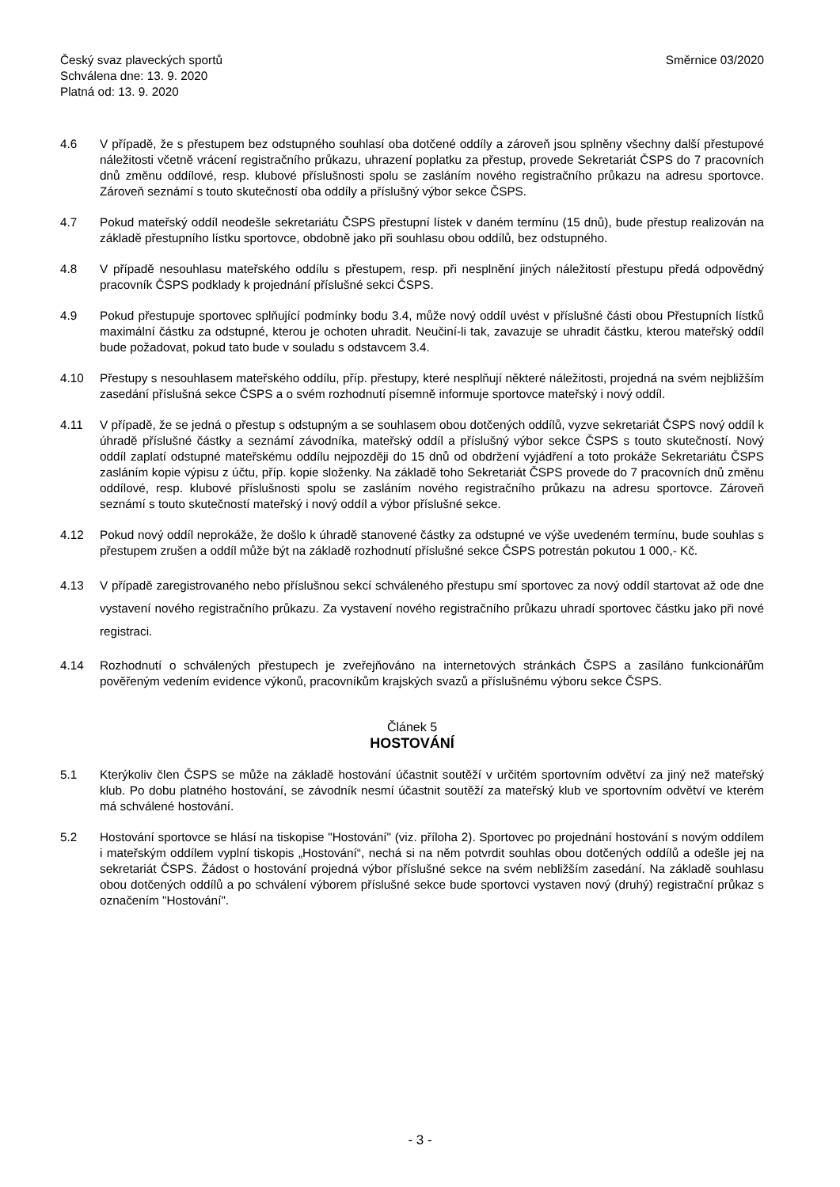Český svaz plaveckých sportů
Schválena dne: 13. 9. 2020
Platná od: 13. 9. 2020
Směrnice 03/2020
4.6 V případě, že s přestupem bez odstupného souhlasí oba dotčené oddíly a zároveň jsou splněny všechny další přestupové náležitosti včetně vrácení registračního průkazu, uhrazení poplatku za přestup, provede Sekretariát ČSPS do 7 pracovních dnů změnu oddílové, resp. klubové příslušnosti spolu se zasláním nového registračního průkazu na adresu sportovce. Zároveň seznámí s touto skutečností oba oddíly a příslušný výbor sekce ČSPS.
4.7 Pokud mateřský oddíl neodešle sekretariátu ČSPS přestupní lístek v daném termínu (15 dnů), bude přestup realizován na základě přestupního lístku sportovce, obdobně jako při souhlasu obou oddílů, bez odstupného.
4.8 V případě nesouhlasu mateřského oddílu s přestupem, resp. při nesplnění jiných náležitostí přestupu předá odpovědný pracovník ČSPS podklady k projednání příslušné sekci ČSPS.
4.9 Pokud přestupuje sportovec splňující podmínky bodu 3.4, může nový oddíl uvést v příslušné části obou Přestupních lístků maximální částku za odstupné, kterou je ochoten uhradit. Neučiní-li tak, zavazuje se uhradit částku, kterou mateřský oddíl bude požadovat, pokud tato bude v souladu s odstavcem 3.4.
4.10 Přestupy s nesouhlasem mateřského oddílu, příp. přestupy, které nesplňují některé náležitosti, projedná na svém nejbližším zasedání příslušná sekce ČSPS a o svém rozhodnutí písemně informuje sportovce mateřský i nový oddíl.
4.11 V případě, že se jedná o přestup s odstupným a se souhlasem obou dotčených oddílů, vyzve sekretariát ČSPS nový oddíl k úhradě příslušné částky a seznámí závodníka, mateřský oddíl a příslušný výbor sekce ČSPS s touto skutečností. Nový oddíl zaplatí odstupné mateřskému oddílu nejpozději do 15 dnů od obdržení vyjádření a toto prokáže Sekretariátu ČSPS zasláním kopie výpisu z účtu, příp. kopie složenky. Na základě toho Sekretariát ČSPS provede do 7 pracovních dnů změnu oddílové, resp. klubové příslušnosti spolu se zasláním nového registračního průkazu na adresu sportovce. Zároveň seznámí s touto skutečností mateřský i nový oddíl a výbor příslušné sekce.
4.12 Pokud nový oddíl neprokáže, že došlo k úhradě stanovené částky za odstupné ve výše uvedeném termínu, bude souhlas s přestupem zrušen a oddíl může být na základě rozhodnutí příslušné sekce ČSPS potrestán pokutou 1 000,- Kč.
4.13 V případě zaregistrovaného nebo příslušnou sekcí schváleného přestupu smí sportovec za nový oddíl startovat až ode dne vystavení nového registračního průkazu. Za vystavení nového registračního průkazu uhradí sportovec částku jako při nové registraci.
4.14 Rozhodnutí o schválených přestupech je zveřejňováno na internetových stránkách ČSPS a zasíláno funkcionářům pověřeným vedením evidence výkonů, pracovníkům krajských svazů a příslušnému výboru sekce ČSPS.
Článek 5
HOSTOVÁNÍ
5.1 Kterýkoliv člen ČSPS se může na základě hostování účastnit soutěží v určitém sportovním odvětví za jiný než mateřský klub. Po dobu platného hostování, se závodník nesmí účastnit soutěží za mateřský klub ve sportovním odvětví ve kterém má schválené hostování.
5.2 Hostování sportovce se hlásí na tiskopise "Hostování" (viz. příloha 2). Sportovec po projednání hostování s novým oddílem i mateřským oddílem vyplní tiskopis „Hostování“, nechá si na něm potvrdit souhlas obou dotčených oddílů a odešle jej na sekretariát ČSPS. Žádost o hostování projedná výbor příslušné sekce na svém nebližším zasedání. Na základě souhlasu obou dotčených oddílů a po schválení výborem příslušné sekce bude sportovci vystaven nový (druhý) registrační průkaz s označením "Hostování".
- 3 -